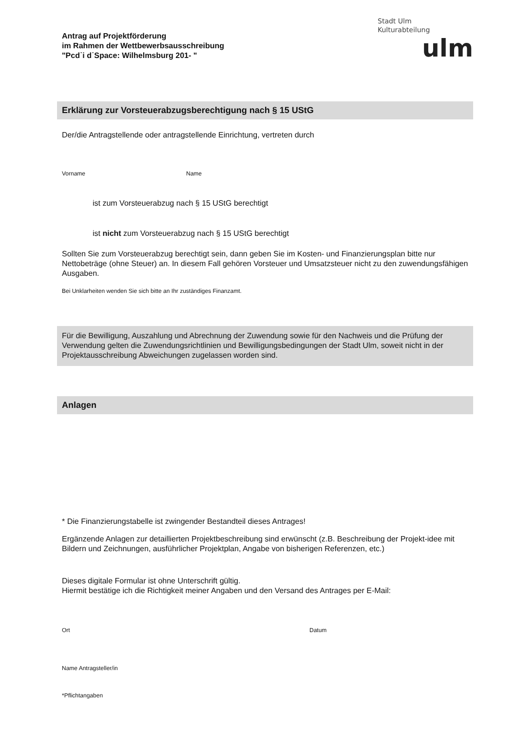Antrag auf Projektförderung
im Rahmen der Wettbewerbsausschreibung
"Pcd˙i d˙Space: Wilhelmsburg 201- "
Stadt Ulm
Kulturabteilung
ulm
Erklärung zur Vorsteuerabzugsberechtigung nach § 15 UStG
Der/die Antragstellende oder antragstellende Einrichtung, vertreten durch
Vorname Name
ist zum Vorsteuerabzug nach § 15 UStG berechtigt
ist nicht zum Vorsteuerabzug nach § 15 UStG berechtigt
Sollten Sie zum Vorsteuerabzug berechtigt sein, dann geben Sie im Kosten- und Finanzierungsplan bitte nur Nettobeträge (ohne Steuer) an. In diesem Fall gehören Vorsteuer und Umsatzsteuer nicht zu den zuwendungsfähigen Ausgaben.
Bei Unklarheiten wenden Sie sich bitte an Ihr zuständiges Finanzamt.
Für die Bewilligung, Auszahlung und Abrechnung der Zuwendung sowie für den Nachweis und die Prüfung der Verwendung gelten die Zuwendungsrichtlinien und Bewilligungsbedingungen der Stadt Ulm, soweit nicht in der Projektausschreibung Abweichungen zugelassen worden sind.
Anlagen
* Die Finanzierungstabelle ist zwingender Bestandteil dieses Antrages!
Ergänzende Anlagen zur detaillierten Projektbeschreibung sind erwünscht (z.B. Beschreibung der Projekt-idee mit Bildern und Zeichnungen, ausführlicher Projektplan, Angabe von bisherigen Referenzen, etc.)
Dieses digitale Formular ist ohne Unterschrift gültig.
Hiermit bestätige ich die Richtigkeit meiner Angaben und den Versand des Antrages per E-Mail:
Ort Datum
Name Antragsteller/in
*Pflichtangaben